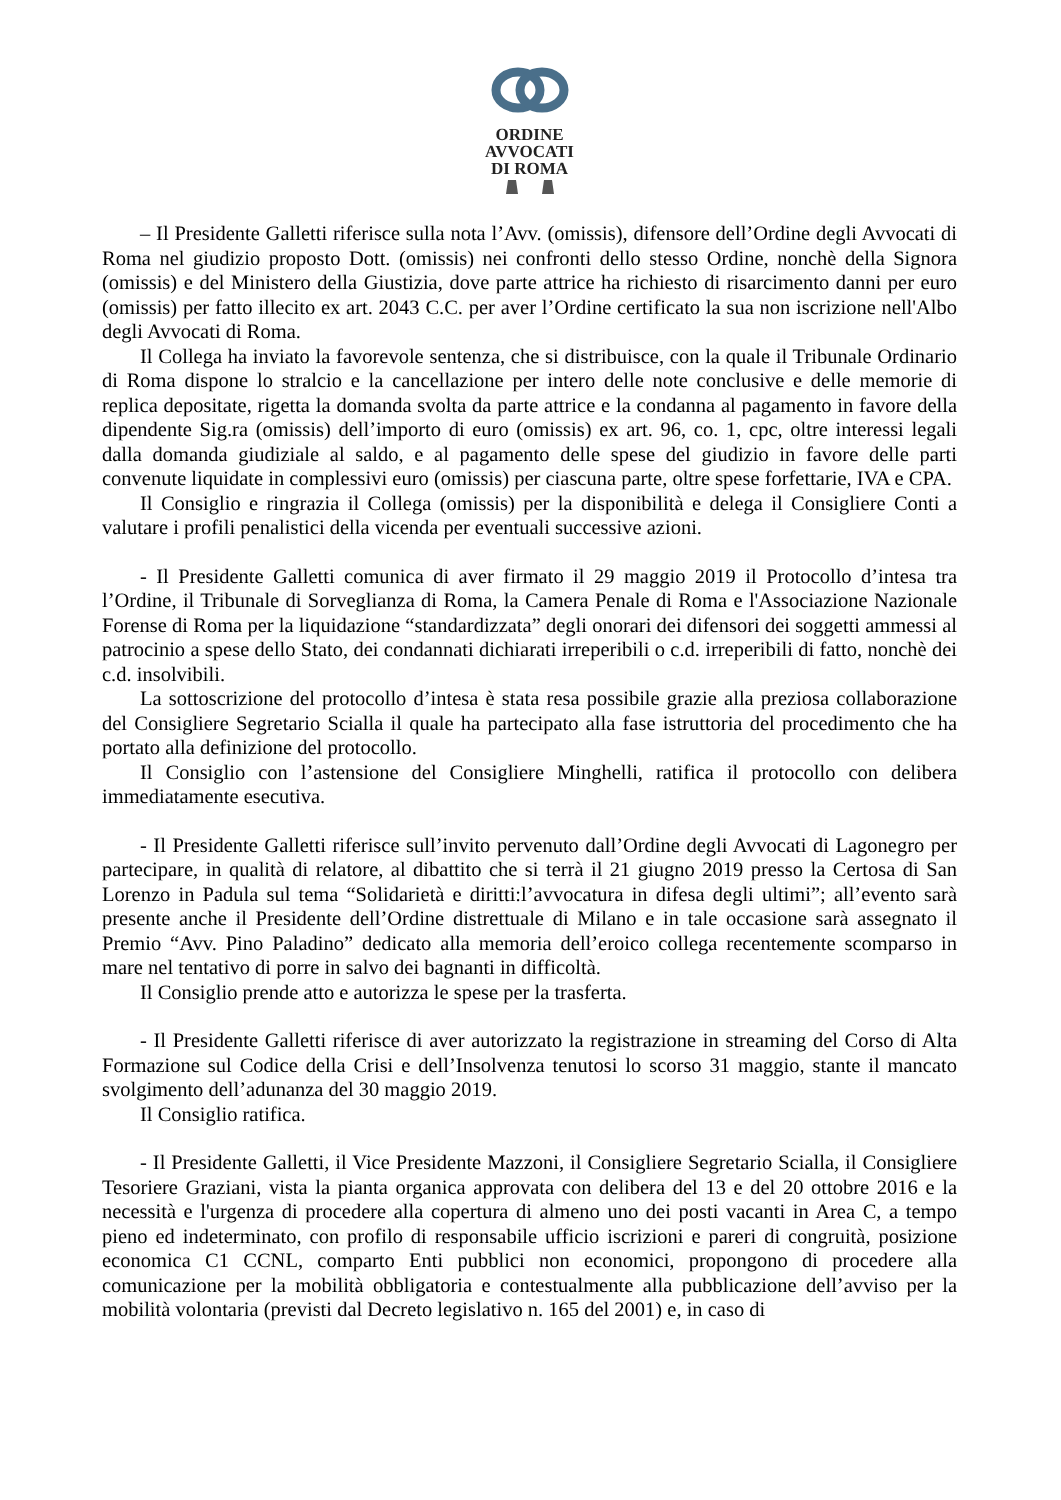ORDINE
AVVOCATI
DI ROMA
– Il Presidente Galletti riferisce sulla nota l’Avv. (omissis), difensore dell’Ordine degli Avvocati di Roma nel giudizio proposto Dott. (omissis) nei confronti dello stesso Ordine, nonchè della Signora (omissis) e del Ministero della Giustizia, dove parte attrice ha richiesto di risarcimento danni per euro (omissis) per fatto illecito ex art. 2043 C.C. per aver l’Ordine certificato la sua non iscrizione nell'Albo degli Avvocati di Roma.
Il Collega ha inviato la favorevole sentenza, che si distribuisce, con la quale il Tribunale Ordinario di Roma dispone lo stralcio e la cancellazione per intero delle note conclusive e delle memorie di replica depositate, rigetta la domanda svolta da parte attrice e la condanna al pagamento in favore della dipendente Sig.ra (omissis) dell’importo di euro (omissis) ex art. 96, co. 1, cpc, oltre interessi legali dalla domanda giudiziale al saldo, e al pagamento delle spese del giudizio in favore delle parti convenute liquidate in complessivi euro (omissis) per ciascuna parte, oltre spese forfettarie, IVA e CPA.
Il Consiglio e ringrazia il Collega (omissis) per la disponibilità e delega il Consigliere Conti a valutare i profili penalistici della vicenda per eventuali successive azioni.
- Il Presidente Galletti comunica di aver firmato il 29 maggio 2019 il Protocollo d’intesa tra l’Ordine, il Tribunale di Sorveglianza di Roma, la Camera Penale di Roma e l'Associazione Nazionale Forense di Roma per la liquidazione “standardizzata” degli onorari dei difensori dei soggetti ammessi al patrocinio a spese dello Stato, dei condannati dichiarati irreperibili o c.d. irreperibili di fatto, nonchè dei c.d. insolvibili.
La sottoscrizione del protocollo d’intesa è stata resa possibile grazie alla preziosa collaborazione del Consigliere Segretario Scialla il quale ha partecipato alla fase istruttoria del procedimento che ha portato alla definizione del protocollo.
Il Consiglio con l’astensione del Consigliere Minghelli, ratifica il protocollo con delibera immediatamente esecutiva.
- Il Presidente Galletti riferisce sull’invito pervenuto dall’Ordine degli Avvocati di Lagonegro per partecipare, in qualità di relatore, al dibattito che si terrà il 21 giugno 2019 presso la Certosa di San Lorenzo in Padula sul tema “Solidarietà e diritti:l’avvocatura in difesa degli ultimi”; all’evento sarà presente anche il Presidente dell’Ordine distrettuale di Milano e in tale occasione sarà assegnato il Premio “Avv. Pino Paladino” dedicato alla memoria dell’eroico collega recentemente scomparso in mare nel tentativo di porre in salvo dei bagnanti in difficoltà.
Il Consiglio prende atto e autorizza le spese per la trasferta.
- Il Presidente Galletti riferisce di aver autorizzato la registrazione in streaming del Corso di Alta Formazione sul Codice della Crisi e dell’Insolvenza tenutosi lo scorso 31 maggio, stante il mancato svolgimento dell’adunanza del 30 maggio 2019.
Il Consiglio ratifica.
- Il Presidente Galletti, il Vice Presidente Mazzoni, il Consigliere Segretario Scialla, il Consigliere Tesoriere Graziani, vista la pianta organica approvata con delibera del 13 e del 20 ottobre 2016 e la necessità e l'urgenza di procedere alla copertura di almeno uno dei posti vacanti in Area C, a tempo pieno ed indeterminato, con profilo di responsabile ufficio iscrizioni e pareri di congruità, posizione economica C1 CCNL, comparto Enti pubblici non economici, propongono di procedere alla comunicazione per la mobilità obbligatoria e contestualmente alla pubblicazione dell’avviso per la mobilità volontaria (previsti dal Decreto legislativo n. 165 del 2001) e, in caso di